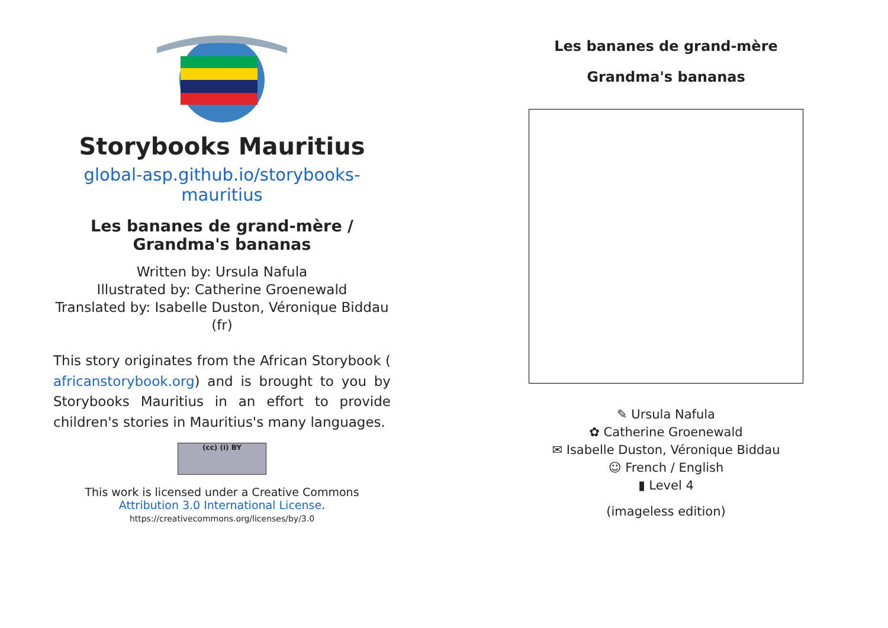Storybooks Mauritius
global-asp.github.io/storybooks-mauritius
Les bananes de grand-mère / Grandma's bananas
Written by: Ursula Nafula
Illustrated by: Catherine Groenewald
Translated by: Isabelle Duston, Véronique Biddau
(fr)
This story originates from the African Storybook ( africanstorybook.org) and is brought to you by Storybooks Mauritius in an effort to provide children's stories in Mauritius's many languages.
(cc) (i) BY
This work is licensed under a Creative Commons Attribution 3.0 International License.
https://creativecommons.org/licenses/by/3.0
Les bananes de grand-mère
Grandma's bananas
✎ Ursula Nafula
✿ Catherine Groenewald
✉ Isabelle Duston, Véronique Biddau
☺ French / English
▮ Level 4
(imageless edition)